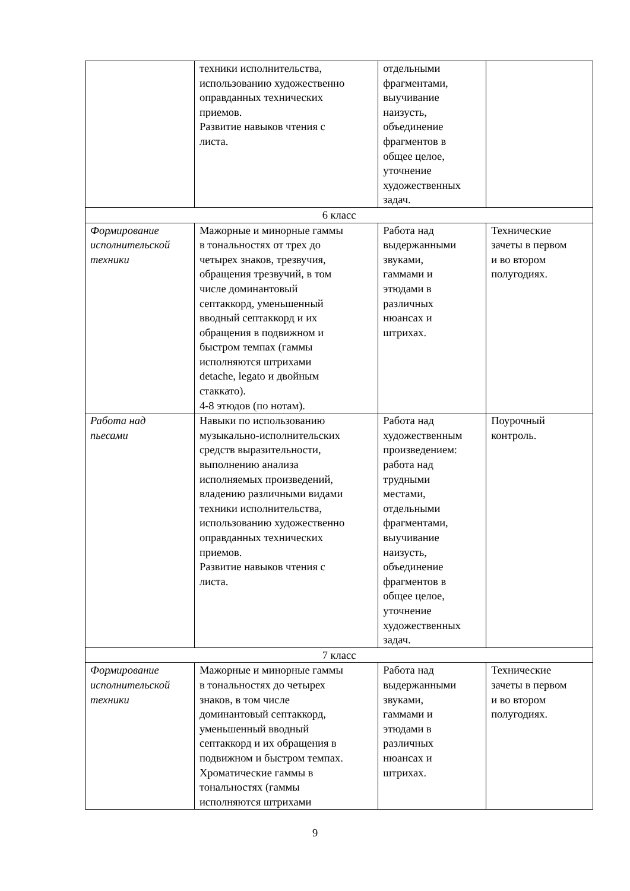| | техники исполнительства, использованию художественно оправданных технических приемов. Развитие навыков чтения с листа. | отдельными фрагментами, выучивание наизусть, объединение фрагментов в общее целое, уточнение художественных задач. | |
| 6 класс | | | |
| Формирование исполнительской техники | Мажорные и минорные гаммы в тональностях от трех до четырех знаков, трезвучия, обращения трезвучий, в том числе доминантовый септаккорд, уменьшенный вводный септаккорд и их обращения в подвижном и быстром темпах (гаммы исполняются штрихами detache, legato и двойным стаккато). 4-8 этюдов (по нотам). | Работа над выдержанными звуками, гаммами и этюдами в различных нюансах и штрихах. | Технические зачеты в первом и во втором полугодиях. |
| Работа над пьесами | Навыки по использованию музыкально-исполнительских средств выразительности, выполнению анализа исполняемых произведений, владению различными видами техники исполнительства, использованию художественно оправданных технических приемов. Развитие навыков чтения с листа. | Работа над художественным произведением: работа над трудными местами, отдельными фрагментами, выучивание наизусть, объединение фрагментов в общее целое, уточнение художественных задач. | Поурочный контроль. |
| 7 класс | | | |
| Формирование исполнительской техники | Мажорные и минорные гаммы в тональностях до четырех знаков, в том числе доминантовый септаккорд, уменьшенный вводный септаккорд и их обращения в подвижном и быстром темпах. Хроматические гаммы в тональностях (гаммы исполняются штрихами | Работа над выдержанными звуками, гаммами и этюдами в различных нюансах и штрихах. | Технические зачеты в первом и во втором полугодиях. |
9